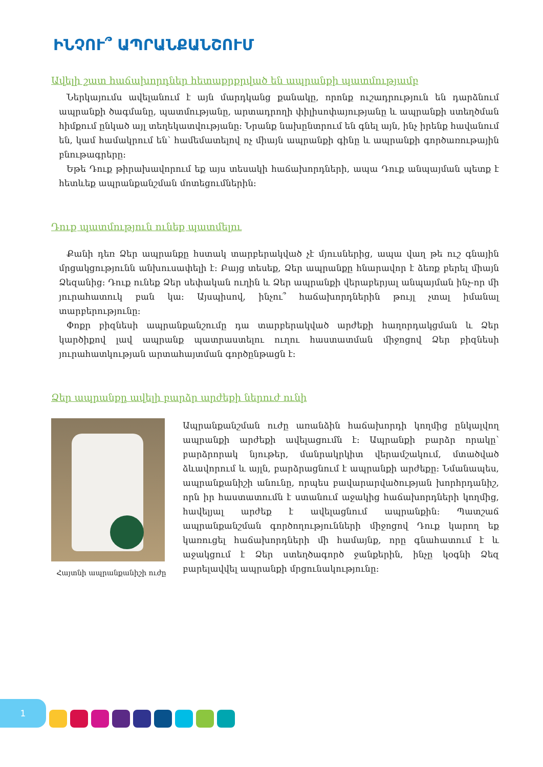ԻՆՉՈՒ՞ ԱՊՐԱՆՔԱՆՇՈՒՄ
Ավելի շատ հաճախորդներ հետաքրքրված են ապրանքի պատմությամբ
Ներկայումս ավելանում է այն մարդկանց քանակը, որոնք ուշադրություն են դարձնում ապրանքի ծագմանը, պատմությանը, արտադրողի փիլիսոփայությանը և ապրանքի ստեղծման հիմքում ընկած այլ տեղեկատվությանը: Նրանք նախընտրում են գնել այն, ինչ իրենք հավանում են, կամ համակրում են՝ համեմատելով ոչ միայն ապրանքի գինը և ապրանքի գործառութային բնութագրերը:
Եթե Դուք թիրախավորում եք այս տեսակի հաճախորդների, ապա Դուք անպայման պետք է հետևեք ապրանքանշման մոտեցումներին:
Դուք պատմություն ունեք պատմելու
Քանի դեռ Ձեր ապրանքը հստակ տարբերակված չէ մյուսներից, ապա վաղ թե ուշ գնային մրցակցությունն անխուսափելի է: Բայց տեսեք, Ձեր ապրանքը հնարավոր է ձեռք բերել միայն Ձեզանից: Դուք ունեք Ձեր սեփական ուղին և Ձեր ապրանքի վերաբերյալ անպայման ինչ-որ մի յուրահատուկ բան կա: Այսպիսով, ինչու՞ հաճախորդներին թույլ չտալ իմանալ տարբերությունը:
Փոքր բիզնեսի ապրանքանշումը դա տարբերակված արժեքի հաղորդակցման և Ձեր կարծիքով լավ ապրանք պատրաստելու ուղու հաստատման միջոցով Ձեր բիզնեսի յուրահատկության արտահայտման գործընթացն է:
Ձեր ապրանքը ավելի բարձր արժեքի ներուժ ունի
Հայտնի ապրանքանիշի ուժը
Ապրանքանշման ուժը առանձին հաճախորդի կողմից ընկալվող ապրանքի արժեքի ավելացումն է: Ապրանքի բարձր որակը՝ բարձրորակ նյութեր, մանրակրկիտ վերամշակում, մտածված ձևավորում և այլն, բարձրացնում է ապրանքի արժեքը: Նմանապես, ապրանքանիշի անունը, որպես բավարարվածության խորհրդանիշ, որն իր հաստատումն է ստանում աջակից հաճախորդների կողմից, հավելյալ արժեք է ավելացնում ապրանքին: Պատշաճ ապրանքանշման գործողությունների միջոցով Դուք կարող եք կառուցել հաճախորդների մի համայնք, որը գնահատում է և աջակցում է Ձեր ստեղծագործ ջանքերին, ինչը կօգնի Ձեզ բարելավվել ապրանքի մրցունակությունը:
1